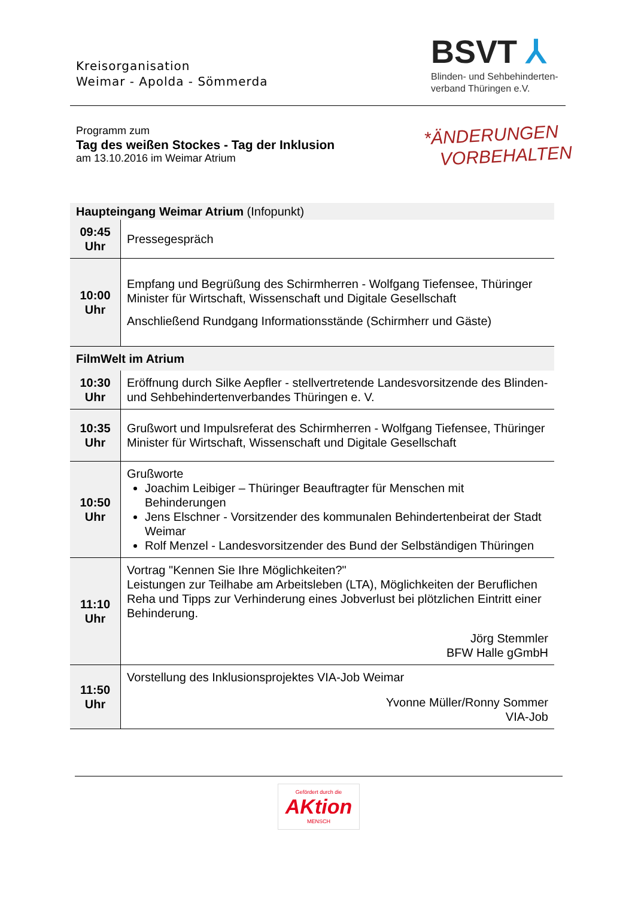Kreisorganisation
Weimar - Apolda - Sömmerda
BSVT ⅄
Blinden- und Sehbehinderten-
verband Thüringen e.V.
Programm zum
Tag des weißen Stockes - Tag der Inklusion
am 13.10.2016 im Weimar Atrium
*ÄNDERUNGEN
VORBEHALTEN
| Haupteingang Weimar Atrium (Infopunkt) | |
| 09:45 Uhr | Pressegespräch |
| 10:00 Uhr | Empfang und Begrüßung des Schirmherren - Wolfgang Tiefensee, Thüringer Minister für Wirtschaft, Wissenschaft und Digitale Gesellschaft Anschließend Rundgang Informationsstände (Schirmherr und Gäste) |
| FilmWelt im Atrium | |
| 10:30 Uhr | Eröffnung durch Silke Aepfler - stellvertretende Landesvorsitzende des Blinden- und Sehbehindertenverbandes Thüringen e. V. |
| 10:35 Uhr | Grußwort und Impulsreferat des Schirmherren - Wolfgang Tiefensee, Thüringer Minister für Wirtschaft, Wissenschaft und Digitale Gesellschaft |
| 10:50 Uhr | Grußworte Joachim Leibiger – Thüringer Beauftragter für Menschen mit Behinderungen Jens Elschner - Vorsitzender des kommunalen Behindertenbeirat der Stadt Weimar Rolf Menzel - Landesvorsitzender des Bund der Selbständigen Thüringen |
| 11:10 Uhr | Vortrag "Kennen Sie Ihre Möglichkeiten?" Leistungen zur Teilhabe am Arbeitsleben (LTA), Möglichkeiten der Beruflichen Reha und Tipps zur Verhinderung eines Jobverlust bei plötzlichen Eintritt einer Behinderung. Jörg Stemmler BFW Halle gGmbH |
| 11:50 Uhr | Vorstellung des Inklusionsprojektes VIA-Job Weimar Yvonne Müller/Ronny Sommer VIA-Job |
Gefördert durch die AKtion MENSCH